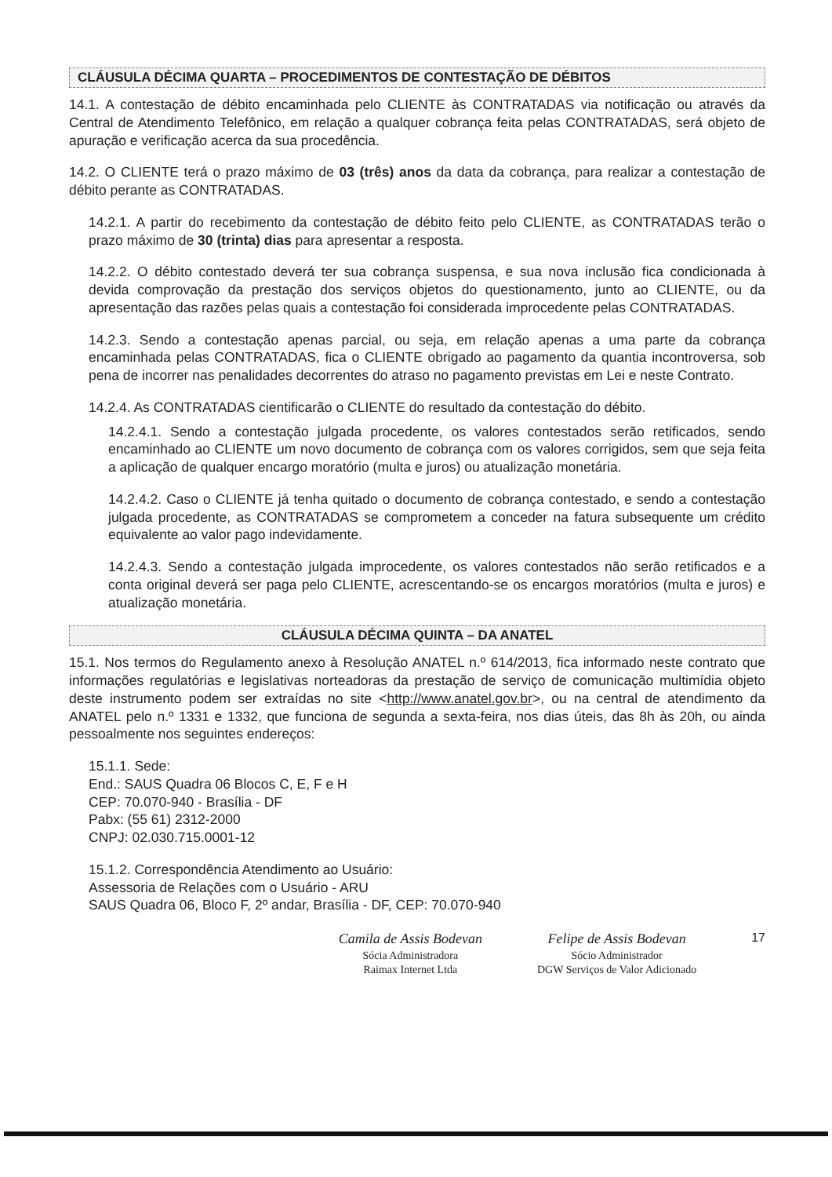CLÁUSULA DÉCIMA QUARTA – PROCEDIMENTOS DE CONTESTAÇÃO DE DÉBITOS
14.1. A contestação de débito encaminhada pelo CLIENTE às CONTRATADAS via notificação ou através da Central de Atendimento Telefônico, em relação a qualquer cobrança feita pelas CONTRATADAS, será objeto de apuração e verificação acerca da sua procedência.
14.2. O CLIENTE terá o prazo máximo de 03 (três) anos da data da cobrança, para realizar a contestação de débito perante as CONTRATADAS.
14.2.1. A partir do recebimento da contestação de débito feito pelo CLIENTE, as CONTRATADAS terão o prazo máximo de 30 (trinta) dias para apresentar a resposta.
14.2.2. O débito contestado deverá ter sua cobrança suspensa, e sua nova inclusão fica condicionada à devida comprovação da prestação dos serviços objetos do questionamento, junto ao CLIENTE, ou da apresentação das razões pelas quais a contestação foi considerada improcedente pelas CONTRATADAS.
14.2.3. Sendo a contestação apenas parcial, ou seja, em relação apenas a uma parte da cobrança encaminhada pelas CONTRATADAS, fica o CLIENTE obrigado ao pagamento da quantia incontroversa, sob pena de incorrer nas penalidades decorrentes do atraso no pagamento previstas em Lei e neste Contrato.
14.2.4. As CONTRATADAS cientificarão o CLIENTE do resultado da contestação do débito.
14.2.4.1. Sendo a contestação julgada procedente, os valores contestados serão retificados, sendo encaminhado ao CLIENTE um novo documento de cobrança com os valores corrigidos, sem que seja feita a aplicação de qualquer encargo moratório (multa e juros) ou atualização monetária.
14.2.4.2. Caso o CLIENTE já tenha quitado o documento de cobrança contestado, e sendo a contestação julgada procedente, as CONTRATADAS se comprometem a conceder na fatura subsequente um crédito equivalente ao valor pago indevidamente.
14.2.4.3. Sendo a contestação julgada improcedente, os valores contestados não serão retificados e a conta original deverá ser paga pelo CLIENTE, acrescentando-se os encargos moratórios (multa e juros) e atualização monetária.
CLÁUSULA DÉCIMA QUINTA – DA ANATEL
15.1. Nos termos do Regulamento anexo à Resolução ANATEL n.º 614/2013, fica informado neste contrato que informações regulatórias e legislativas norteadoras da prestação de serviço de comunicação multimídia objeto deste instrumento podem ser extraídas no site <http://www.anatel.gov.br>, ou na central de atendimento da ANATEL pelo n.º 1331 e 1332, que funciona de segunda a sexta-feira, nos dias úteis, das 8h às 20h, ou ainda pessoalmente nos seguintes endereços:
15.1.1. Sede:
End.: SAUS Quadra 06 Blocos C, E, F e H
CEP: 70.070-940 - Brasília - DF
Pabx: (55 61) 2312-2000
CNPJ: 02.030.715.0001-12
15.1.2. Correspondência Atendimento ao Usuário:
Assessoria de Relações com o Usuário - ARU
SAUS Quadra 06, Bloco F, 2º andar, Brasília - DF, CEP: 70.070-940
Camila de Assis Bodevan
Sócia Administradora
Raimax Internet Ltda
Felipe de Assis Bodevan
Sócio Administrador
DGW Serviços de Valor Adicionado
17